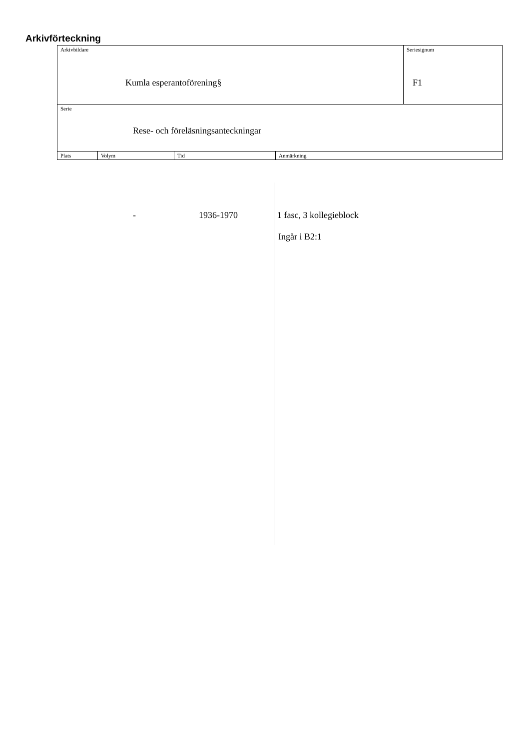Arkivförteckning
| Arkivbildare Kumla esperantoförening§ | | | | Seriesignum F1 |
| Serie Rese- och föreläsningsanteckningar | | | | |
| Plats | Volym | Tid | Anmärkning | |
- 1936-1970 1 fasc, 3 kollegieblock
Ingår i B2:1